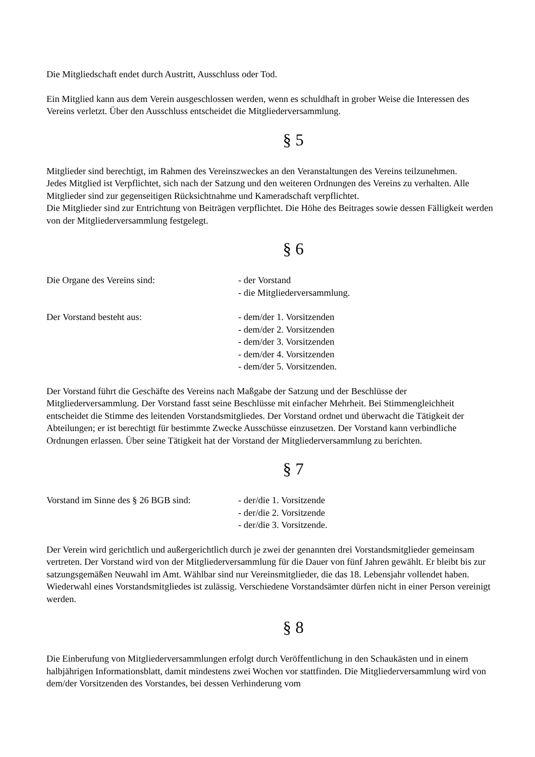Die Mitgliedschaft endet durch Austritt, Ausschluss oder Tod.
Ein Mitglied kann aus dem Verein ausgeschlossen werden, wenn es schuldhaft in grober Weise die Interessen des Vereins verletzt. Über den Ausschluss entscheidet die Mitgliederversammlung.
§ 5
Mitglieder sind berechtigt, im Rahmen des Vereinszweckes an den Veranstaltungen des Vereins teilzunehmen.
Jedes Mitglied ist Verpflichtet, sich nach der Satzung und den weiteren Ordnungen des Vereins zu verhalten. Alle Mitglieder sind zur gegenseitigen Rücksichtnahme und Kameradschaft verpflichtet.
Die Mitglieder sind zur Entrichtung von Beiträgen verpflichtet. Die Höhe des Beitrages sowie dessen Fälligkeit werden von der Mitgliederversammlung festgelegt.
§ 6
Die Organe des Vereins sind: - der Vorstand
- die Mitgliederversammlung.
Der Vorstand besteht aus: - dem/der 1. Vorsitzenden
- dem/der 2. Vorsitzenden
- dem/der 3. Vorsitzenden
- dem/der 4. Vorsitzenden
- dem/der 5. Vorsitzenden.
Der Vorstand führt die Geschäfte des Vereins nach Maßgabe der Satzung und der Beschlüsse der Mitgliederversammlung. Der Vorstand fasst seine Beschlüsse mit einfacher Mehrheit. Bei Stimmengleichheit entscheidet die Stimme des leitenden Vorstandsmitgliedes. Der Vorstand ordnet und überwacht die Tätigkeit der Abteilungen; er ist berechtigt für bestimmte Zwecke Ausschüsse einzusetzen. Der Vorstand kann verbindliche Ordnungen erlassen. Über seine Tätigkeit hat der Vorstand der Mitgliederversammlung zu berichten.
§ 7
Vorstand im Sinne des § 26 BGB sind:
- der/die 1. Vorsitzende
- der/die 2. Vorsitzende
- der/die 3. Vorsitzende.
Der Verein wird gerichtlich und außergerichtlich durch je zwei der genannten drei Vorstandsmitglieder gemeinsam vertreten. Der Vorstand wird von der Mitgliederversammlung für die Dauer von fünf Jahren gewählt. Er bleibt bis zur satzungsgemäßen Neuwahl im Amt. Wählbar sind nur Vereinsmitglieder, die das 18. Lebensjahr vollendet haben. Wiederwahl eines Vorstandsmitgliedes ist zulässig. Verschiedene Vorstandsämter dürfen nicht in einer Person vereinigt werden.
§ 8
Die Einberufung von Mitgliederversammlungen erfolgt durch Veröffentlichung in den Schaukästen und in einem halbjährigen Informationsblatt, damit mindestens zwei Wochen vor stattfinden. Die Mitgliederversammlung wird von dem/der Vorsitzenden des Vorstandes, bei dessen Verhinderung vom